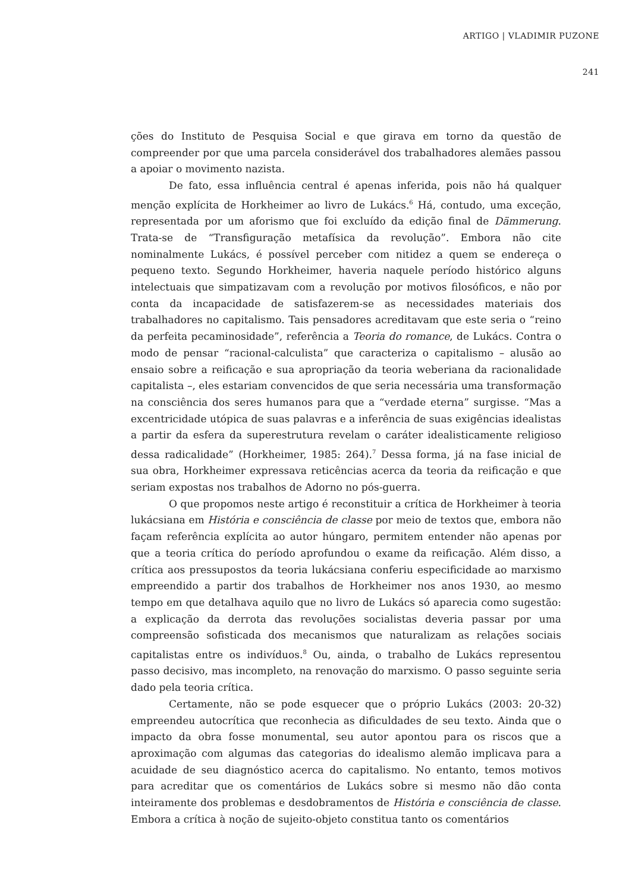ARTIGO | VLADIMIR PUZONE
241
ções do Instituto de Pesquisa Social e que girava em torno da questão de compreender por que uma parcela considerável dos trabalhadores alemães passou a apoiar o movimento nazista.
De fato, essa influência central é apenas inferida, pois não há qualquer menção explícita de Horkheimer ao livro de Lukács.<sup>6</sup> Há, contudo, uma exceção, representada por um aforismo que foi excluído da edição final de Dämmerung. Trata-se de “Transfiguração metafísica da revolução”. Embora não cite nominalmente Lukács, é possível perceber com nitidez a quem se endereça o pequeno texto. Segundo Horkheimer, haveria naquele período histórico alguns intelectuais que simpatizavam com a revolução por motivos filosóficos, e não por conta da incapacidade de satisfazerem-se as necessidades materiais dos trabalhadores no capitalismo. Tais pensadores acreditavam que este seria o “reino da perfeita pecaminosidade”, referência a Teoria do romance, de Lukács. Contra o modo de pensar “racional-calculista” que caracteriza o capitalismo – alusão ao ensaio sobre a reificação e sua apropriação da teoria weberiana da racionalidade capitalista –, eles estariam convencidos de que seria necessária uma transformação na consciência dos seres humanos para que a “verdade eterna” surgisse. “Mas a excentricidade utópica de suas palavras e a inferência de suas exigências idealistas a partir da esfera da superestrutura revelam o caráter idealisticamente religioso dessa radicalidade” (Horkheimer, 1985: 264).<sup>7</sup> Dessa forma, já na fase inicial de sua obra, Horkheimer expressava reticências acerca da teoria da reificação e que seriam expostas nos trabalhos de Adorno no pós-guerra.
O que propomos neste artigo é reconstituir a crítica de Horkheimer à teoria lukácsiana em História e consciência de classe por meio de textos que, embora não façam referência explícita ao autor húngaro, permitem entender não apenas por que a teoria crítica do período aprofundou o exame da reificação. Além disso, a crítica aos pressupostos da teoria lukácsiana conferiu especificidade ao marxismo empreendido a partir dos trabalhos de Horkheimer nos anos 1930, ao mesmo tempo em que detalhava aquilo que no livro de Lukács só aparecia como sugestão: a explicação da derrota das revoluções socialistas deveria passar por uma compreensão sofisticada dos mecanismos que naturalizam as relações sociais capitalistas entre os indivíduos.<sup>8</sup> Ou, ainda, o trabalho de Lukács representou passo decisivo, mas incompleto, na renovação do marxismo. O passo seguinte seria dado pela teoria crítica.
Certamente, não se pode esquecer que o próprio Lukács (2003: 20-32) empreendeu autocrítica que reconhecia as dificuldades de seu texto. Ainda que o impacto da obra fosse monumental, seu autor apontou para os riscos que a aproximação com algumas das categorias do idealismo alemão implicava para a acuidade de seu diagnóstico acerca do capitalismo. No entanto, temos motivos para acreditar que os comentários de Lukács sobre si mesmo não dão conta inteiramente dos problemas e desdobramentos de História e consciência de classe. Embora a crítica à noção de sujeito-objeto constitua tanto os comentários